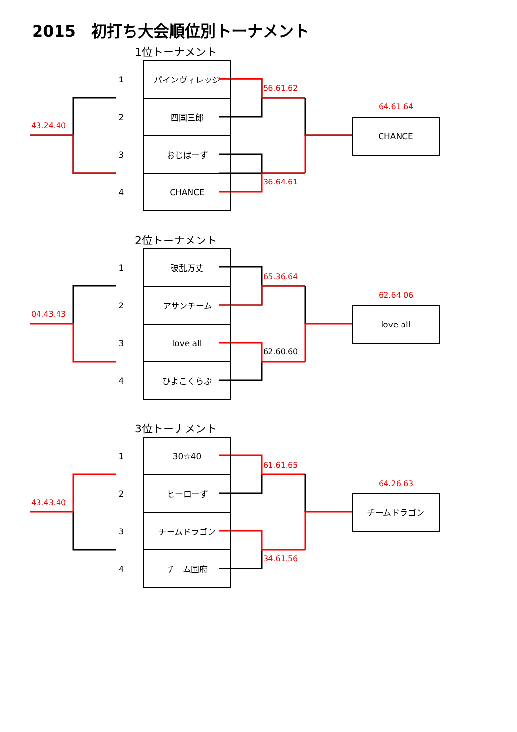2015　初打ち大会順位別トーナメント
1位トーナメント
56.61.62
36.64.61
64.61.64
43.24.40
| 1 | パインヴィレッジ |
| 2 | 四国三郎 |
| 3 | おじばーず |
| 4 | CHANCE |
CHANCE
2位トーナメント
65.36.64
62.60.60
62.64.06
04.43.43
| 1 | 破乱万丈 |
| 2 | アサンチーム |
| 3 | love all |
| 4 | ひよこくらぶ |
love all
3位トーナメント
61.61.65
34.61.56
64.26.63
43.43.40
| 1 | 30☆40 |
| 2 | ヒーローず |
| 3 | チームドラゴン |
| 4 | チーム国府 |
チームドラゴン